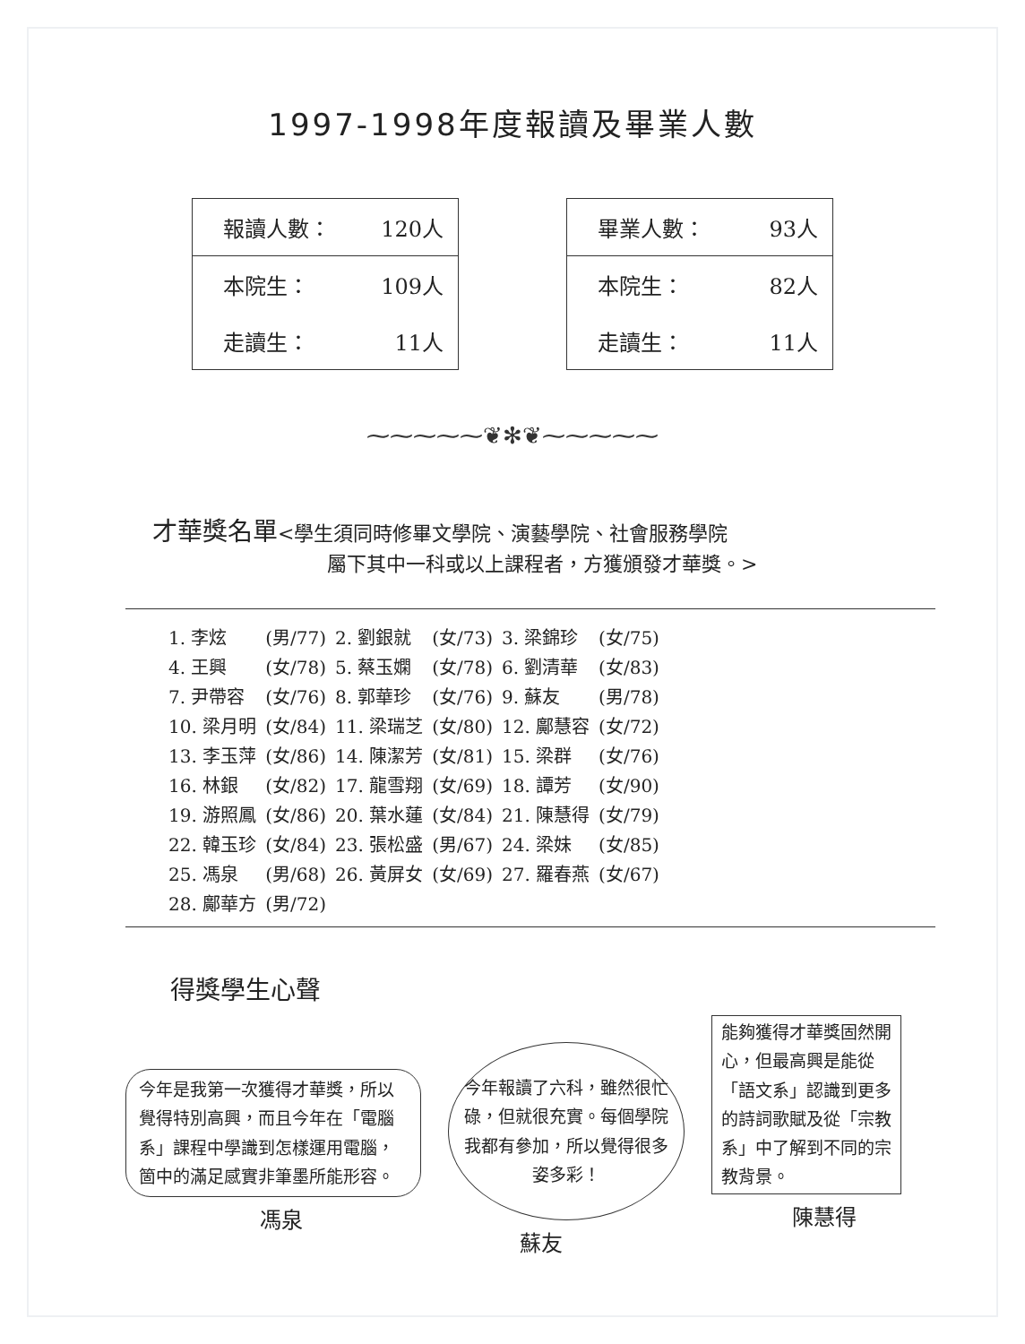1997-1998年度報讀及畢業人數
| 報讀人數： | 120人 |
| 本院生： | 109人 |
| 走讀生： | 11人 |
| 畢業人數： | 93人 |
| 本院生： | 82人 |
| 走讀生： | 11人 |
⁓⁓⁓⁓⁓❦✻❦⁓⁓⁓⁓⁓
才華獎名單<學生須同時修畢文學院、演藝學院、社會服務學院
屬下其中一科或以上課程者，方獲頒發才華獎。>
| 1. 李炫 | (男/77) | 2. 劉銀就 | (女/73) | 3. 梁錦珍 | (女/75) |
| 4. 王興 | (女/78) | 5. 蔡玉嫻 | (女/78) | 6. 劉清華 | (女/83) |
| 7. 尹帶容 | (女/76) | 8. 郭華珍 | (女/76) | 9. 蘇友 | (男/78) |
| 10. 梁月明 | (女/84) | 11. 梁瑞芝 | (女/80) | 12. 鄺慧容 | (女/72) |
| 13. 李玉萍 | (女/86) | 14. 陳潔芳 | (女/81) | 15. 梁群 | (女/76) |
| 16. 林銀 | (女/82) | 17. 龍雪翔 | (女/69) | 18. 譚芳 | (女/90) |
| 19. 游照鳳 | (女/86) | 20. 葉水蓮 | (女/84) | 21. 陳慧得 | (女/79) |
| 22. 韓玉珍 | (女/84) | 23. 張松盛 | (男/67) | 24. 梁妹 | (女/85) |
| 25. 馮泉 | (男/68) | 26. 黃屏女 | (女/69) | 27. 羅春燕 | (女/67) |
| 28. 鄺華方 | (男/72) | | | | |
得獎學生心聲
今年是我第一次獲得才華獎，所以覺得特別高興，而且今年在「電腦系」課程中學識到怎樣運用電腦，箇中的滿足感實非筆墨所能形容。
馮泉
今年報讀了六科，雖然很忙碌，但就很充實。每個學院我都有參加，所以覺得很多姿多彩！
蘇友
能夠獲得才華獎固然開心，但最高興是能從「語文系」認識到更多的詩詞歌賦及從「宗教系」中了解到不同的宗教背景。
陳慧得